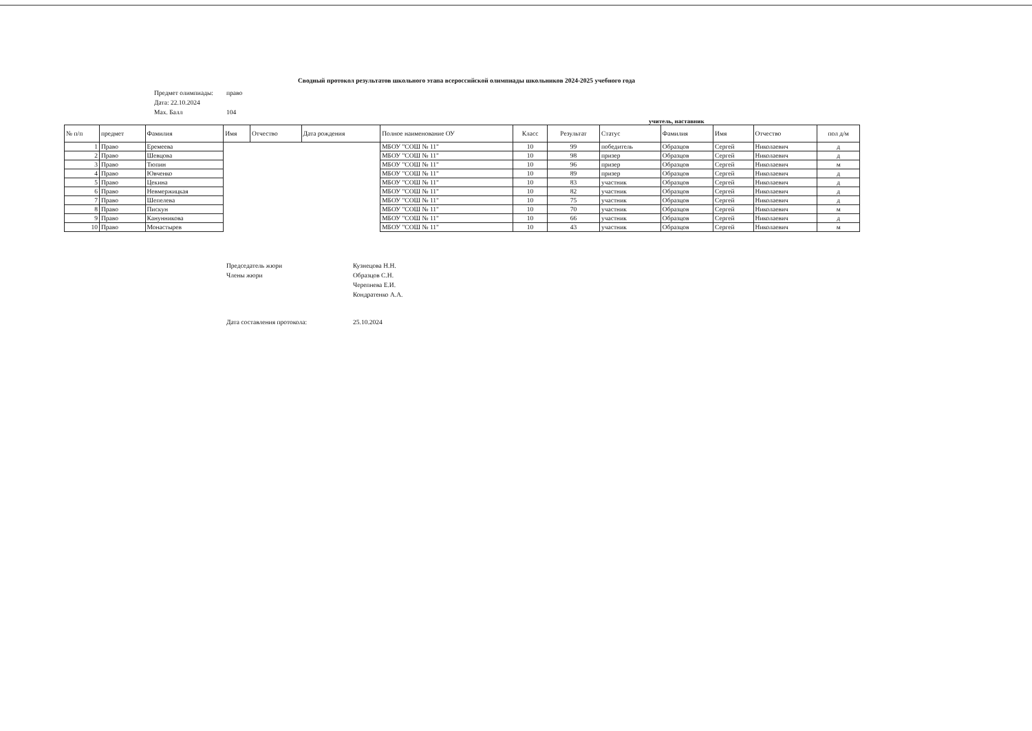Сводный протокол результатов школьного этапа всероссийской олимпиады школьников 2024-2025 учебного года
Предмет олимпиады: право
Дата: 22.10.2024
Max. Балл 104
учитель, наставник
| № п/п | предмет | Фамилия | Имя | Отчество | Дата рождения | Полное наименование ОУ | Класс | Результат | Статус | Фамилия | Имя | Отчество | пол д/м |
| --- | --- | --- | --- | --- | --- | --- | --- | --- | --- | --- | --- | --- | --- |
| 1 | Право | Еремеева | | | | МБОУ "СОШ № 11" | 10 | 99 | победитель | Образцов | Сергей | Николаевич | д |
| 2 | Право | Шевцова | | | | МБОУ "СОШ № 11" | 10 | 98 | призер | Образцов | Сергей | Николаевич | д |
| 3 | Право | Тюпин | | | | МБОУ "СОШ № 11" | 10 | 96 | призер | Образцов | Сергей | Николаевич | м |
| 4 | Право | Ювченко | | | | МБОУ "СОШ № 11" | 10 | 89 | призер | Образцов | Сергей | Николаевич | д |
| 5 | Право | Цекина | | | | МБОУ "СОШ № 11" | 10 | 83 | участник | Образцов | Сергей | Николаевич | д |
| 6 | Право | Невмержицкая | | | | МБОУ "СОШ № 11" | 10 | 82 | участник | Образцов | Сергей | Николаевич | д |
| 7 | Право | Шепелева | | | | МБОУ "СОШ № 11" | 10 | 75 | участник | Образцов | Сергей | Николаевич | д |
| 8 | Право | Пискун | | | | МБОУ "СОШ № 11" | 10 | 70 | участник | Образцов | Сергей | Николаевич | м |
| 9 | Право | Канунникова | | | | МБОУ "СОШ № 11" | 10 | 66 | участник | Образцов | Сергей | Николаевич | д |
| 10 | Право | Монастырев | | | | МБОУ "СОШ № 11" | 10 | 43 | участник | Образцов | Сергей | Николаевич | м |
Председатель жюри Кузнецова Н.Н.
Члены жюри Образцов С.Н.
Черепнева Е.И.
Кондратенко А.А.
Дата составления протокола: 25.10.2024